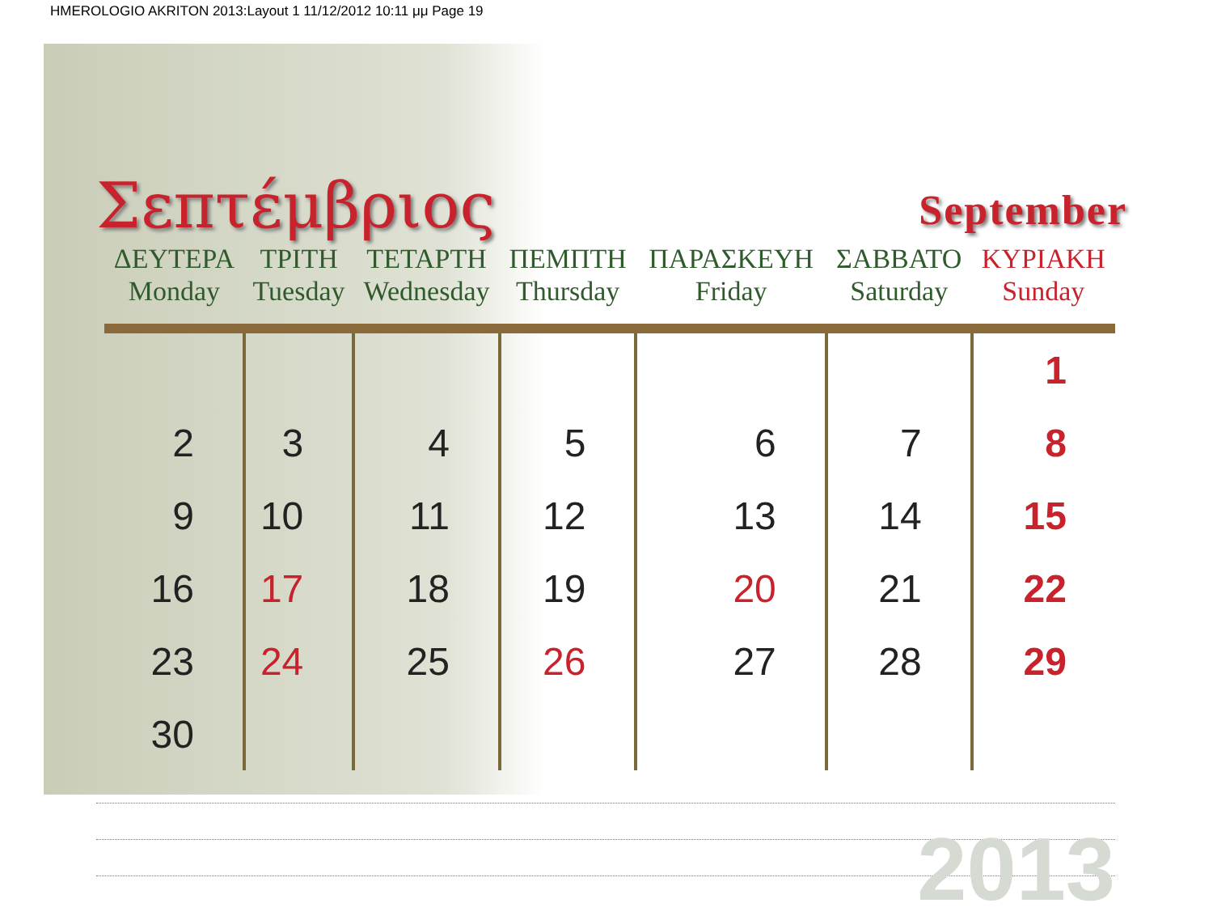HMEROLOGIO AKRITON 2013:Layout 1 11/12/2012 10:11 μμ Page 19
Σεπτέμβριος
September
| ΔΕΥΤΕΡΑ Monday | ΤΡΙΤΗ Tuesday | ΤΕΤΑΡΤΗ Wednesday | ΠΕΜΠΤΗ Thursday | ΠΑΡΑΣΚΕΥΗ Friday | ΣΑΒΒΑΤΟ Saturday | ΚΥΡΙΑΚΗ Sunday |
| --- | --- | --- | --- | --- | --- | --- |
| | | | | | | 1 |
| 2 | 3 | 4 | 5 | 6 | 7 | 8 |
| 9 | 10 | 11 | 12 | 13 | 14 | 15 |
| 16 | 17 | 18 | 19 | 20 | 21 | 22 |
| 23 | 24 | 25 | 26 | 27 | 28 | 29 |
| 30 | | | | | | |
2013